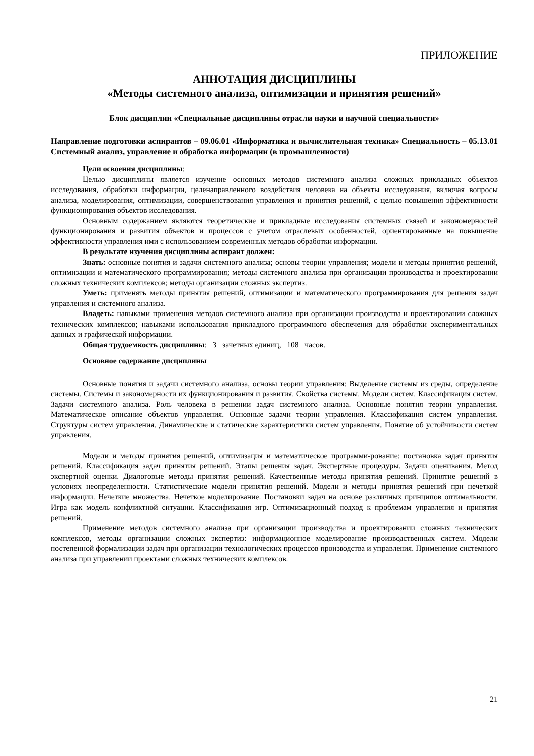ПРИЛОЖЕНИЕ
АННОТАЦИЯ ДИСЦИПЛИНЫ
«Методы системного анализа, оптимизации и принятия решений»
Блок дисциплин «Специальные дисциплины отрасли науки и научной специальности»
Направление подготовки аспирантов – 09.06.01 «Информатика и вычислительная техника» Специальность – 05.13.01 Системный анализ, управление и обработка информации (в промышленности)
Цели освоения дисциплины:
Целью дисциплины является изучение основных методов системного анализа сложных прикладных объектов исследования, обработки информации, целенаправленного воздействия человека на объекты исследования, включая вопросы анализа, моделирования, оптимизации, совершенствования управления и принятия решений, с целью повышения эффективности функционирования объектов исследования.
Основным содержанием являются теоретические и прикладные исследования системных связей и закономерностей функционирования и развития объектов и процессов с учетом отраслевых особенностей, ориентированные на повышение эффективности управления ими с использованием современных методов обработки информации.
В результате изучения дисциплины аспирант должен:
Знать: основные понятия и задачи системного анализа; основы теории управления; модели и методы принятия решений, оптимизации и математического программирования; методы системного анализа при организации производства и проектировании сложных технических комплексов; методы организации сложных экспертиз.
Уметь: применять методы принятия решений, оптимизации и математического программирования для решения задач управления и системного анализа.
Владеть: навыками применения методов системного анализа при организации производства и проектировании сложных технических комплексов; навыками использования прикладного программного обеспечения для обработки экспериментальных данных и графической информации.
Общая трудоемкость дисциплины: 3 зачетных единиц, 108 часов.
Основное содержание дисциплины
Основные понятия и задачи системного анализа, основы теории управления: Выделение системы из среды, определение системы. Системы и закономерности их функционирования и развития. Свойства системы. Модели систем. Классификация систем. Задачи системного анализа. Роль человека в решении задач системного анализа. Основные понятия теории управления. Математическое описание объектов управления. Основные задачи теории управления. Классификация систем управления. Структуры систем управления. Динамические и статические характеристики систем управления. Понятие об устойчивости систем управления.
Модели и методы принятия решений, оптимизация и математическое программи-рование: постановка задач принятия решений. Классификация задач принятия решений. Этапы решения задач. Экспертные процедуры. Задачи оценивания. Метод экспертной оценки. Диалоговые методы принятия решений. Качественные методы принятия решений. Принятие решений в условиях неопределенности. Статистические модели принятия решений. Модели и методы принятия решений при нечеткой информации. Нечеткие множества. Нечеткое моделирование. Постановки задач на основе различных принципов оптимальности. Игра как модель конфликтной ситуации. Классификация игр. Оптимизационный подход к проблемам управления и принятия решений.
Применение методов системного анализа при организации производства и проектировании сложных технических комплексов, методы организации сложных экспертиз: информационное моделирование производственных систем. Модели постепенной формализации задач при организации технологических процессов производства и управления. Применение системного анализа при управлении проектами сложных технических комплексов.
21